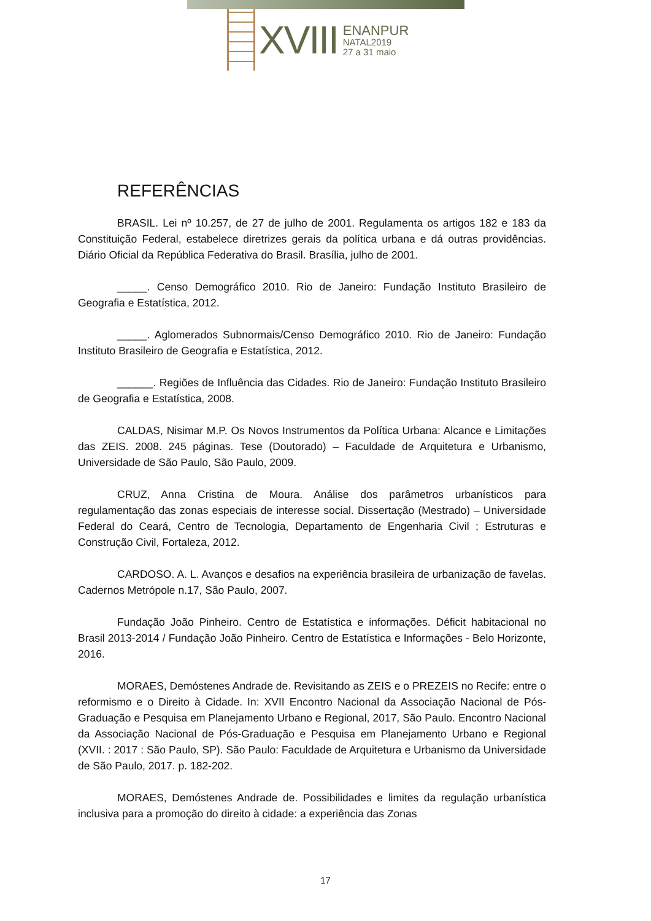XVIII
ENANPUR
NATAL2019
27 a 31 maio
REFERÊNCIAS
BRASIL. Lei nº 10.257, de 27 de julho de 2001. Regulamenta os artigos 182 e 183 da Constituição Federal, estabelece diretrizes gerais da política urbana e dá outras providências. Diário Oficial da República Federativa do Brasil. Brasília, julho de 2001.
_____. Censo Demográfico 2010. Rio de Janeiro: Fundação Instituto Brasileiro de Geografia e Estatística, 2012.
_____. Aglomerados Subnormais/Censo Demográfico 2010. Rio de Janeiro: Fundação Instituto Brasileiro de Geografia e Estatística, 2012.
______. Regiões de Influência das Cidades. Rio de Janeiro: Fundação Instituto Brasileiro de Geografia e Estatística, 2008.
CALDAS, Nisimar M.P. Os Novos Instrumentos da Política Urbana: Alcance e Limitações das ZEIS. 2008. 245 páginas. Tese (Doutorado) – Faculdade de Arquitetura e Urbanismo, Universidade de São Paulo, São Paulo, 2009.
CRUZ, Anna Cristina de Moura. Análise dos parâmetros urbanísticos para regulamentação das zonas especiais de interesse social. Dissertação (Mestrado) – Universidade Federal do Ceará, Centro de Tecnologia, Departamento de Engenharia Civil ; Estruturas e Construção Civil, Fortaleza, 2012.
CARDOSO. A. L. Avanços e desafios na experiência brasileira de urbanização de favelas. Cadernos Metrópole n.17, São Paulo, 2007.
Fundação João Pinheiro. Centro de Estatística e informações. Déficit habitacional no Brasil 2013-2014 / Fundação João Pinheiro. Centro de Estatística e Informações - Belo Horizonte, 2016.
MORAES, Demóstenes Andrade de. Revisitando as ZEIS e o PREZEIS no Recife: entre o reformismo e o Direito à Cidade. In: XVII Encontro Nacional da Associação Nacional de Pós-Graduação e Pesquisa em Planejamento Urbano e Regional, 2017, São Paulo. Encontro Nacional da Associação Nacional de Pós-Graduação e Pesquisa em Planejamento Urbano e Regional (XVII. : 2017 : São Paulo, SP). São Paulo: Faculdade de Arquitetura e Urbanismo da Universidade de São Paulo, 2017. p. 182-202.
MORAES, Demóstenes Andrade de. Possibilidades e limites da regulação urbanística inclusiva para a promoção do direito à cidade: a experiência das Zonas
17